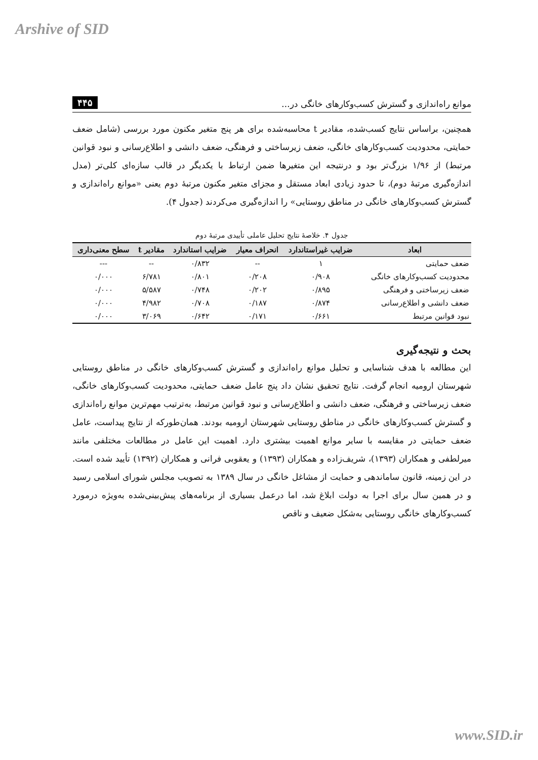Arshive of SID
موانع راه‌اندازی و گسترش کسب‌وکارهای خانگی در... ۴۴۵
همچنین، براساس نتایج کسب‌شده، مقادیر t محاسبه‌شده برای هر پنج متغیر مکنون مورد بررسی (شامل ضعف حمایتی، محدودیت کسب‌وکارهای خانگی، ضعف زیرساختی و فرهنگی، ضعف دانشی و اطلاع‌رسانی و نبود قوانین مرتبط) از ۱/۹۶ بزرگ‌تر بود و درنتیجه این متغیرها ضمن ارتباط با یکدیگر در قالب سازه‌ای کلی‌تر (مدل اندازه‌گیری مرتبهٔ دوم)، تا حدود زیادی ابعاد مستقل و مجزای متغیر مکنون مرتبهٔ دوم یعنی «موانع راه‌اندازی و گسترش کسب‌وکارهای خانگی در مناطق روستایی» را اندازه‌گیری می‌کردند (جدول ۴).
جدول ۴. خلاصهٔ نتایج تحلیل عاملی تأییدی مرتبهٔ دوم
| ابعاد | ضرایب غیراستاندارد | انحراف معیار | ضرایب استاندارد | مقادیر t | سطح معنی‌داری |
| --- | --- | --- | --- | --- | --- |
| ضعف حمایتی | ۱ | -- | ۰/۸۳۲ | -- | --- |
| محدودیت کسب‌وکارهای خانگی | ۰/۹۰۸ | ۰/۲۰۸ | ۰/۸۰۱ | ۶/۷۸۱ | ۰/۰۰۰ |
| ضعف زیرساختی و فرهنگی | ۰/۸۹۵ | ۰/۲۰۲ | ۰/۷۴۸ | ۵/۵۸۷ | ۰/۰۰۰ |
| ضعف دانشی و اطلاع‌رسانی | ۰/۸۷۴ | ۰/۱۸۷ | ۰/۷۰۸ | ۴/۹۸۲ | ۰/۰۰۰ |
| نبود قوانین مرتبط | ۰/۶۶۱ | ۰/۱۷۱ | ۰/۶۴۲ | ۳/۰۶۹ | ۰/۰۰۰ |
بحث و نتیجه‌گیری
این مطالعه با هدف شناسایی و تحلیل موانع راه‌اندازی و گسترش کسب‌وکارهای خانگی در مناطق روستایی شهرستان ارومیه انجام گرفت. نتایج تحقیق نشان داد پنج عامل ضعف حمایتی، محدودیت کسب‌وکارهای خانگی، ضعف زیرساختی و فرهنگی، ضعف دانشی و اطلاع‌رسانی و نبود قوانین مرتبط، به‌ترتیب مهم‌ترین موانع راه‌اندازی و گسترش کسب‌وکارهای خانگی در مناطق روستایی شهرستان ارومیه بودند. همان‌طورکه از نتایج پیداست، عامل ضعف حمایتی در مقایسه با سایر موانع اهمیت بیشتری دارد. اهمیت این عامل در مطالعات مختلفی مانند میرلطفی و همکاران (۱۳۹۳)، شریف‌زاده و همکاران (۱۳۹۳) و یعقوبی فرانی و همکاران (۱۳۹۲) تأیید شده است. در این زمینه، قانون ساماندهی و حمایت از مشاغل خانگی در سال ۱۳۸۹ به تصویب مجلس شورای اسلامی رسید و در همین سال برای اجرا به دولت ابلاغ شد، اما درعمل بسیاری از برنامه‌های پیش‌بینی‌شده به‌ویژه درمورد کسب‌وکارهای خانگی روستایی به‌شکل ضعیف و ناقص
www.SID.ir